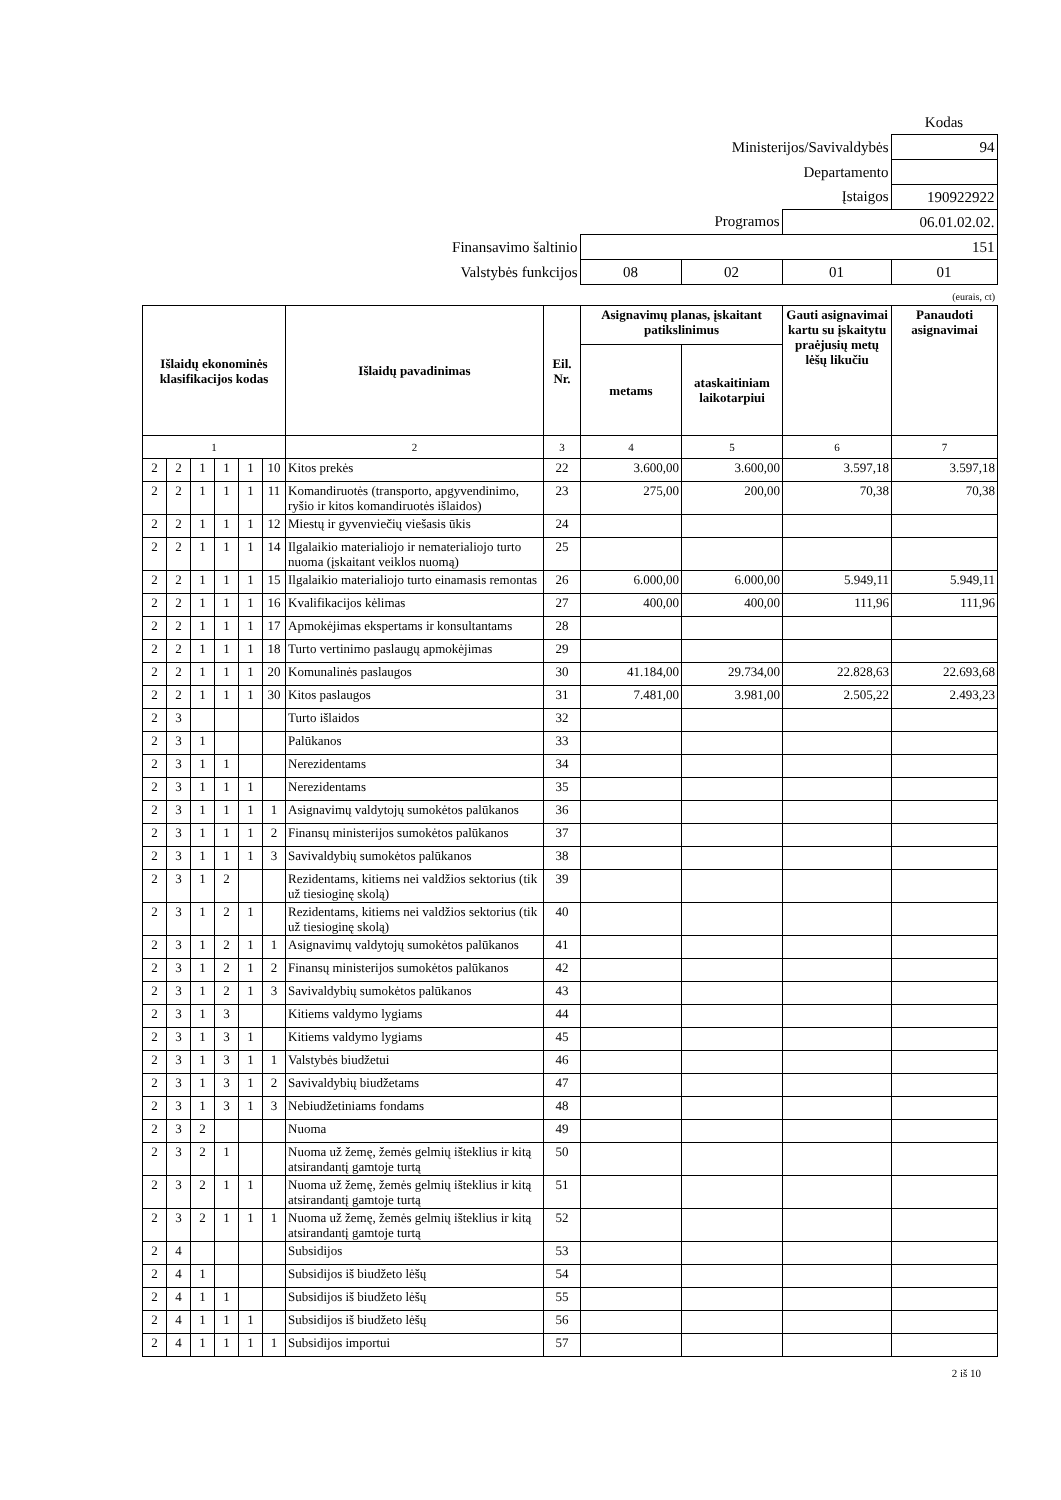| | | | | Kodas |
| Ministerijos/Savivaldybės | | | | 94 |
| Departamento | | | | |
| Įstaigos | | | | 190922922 |
| Programos | | | 06.01.02.02. | |
| Finansavimo šaltinio | 151 | | | |
| Valstybės funkcijos | 08 | 02 | 01 | 01 |
(eurais, ct)
| Išlaidų ekonominės klasifikacijos kodas | | | | | | Išlaidų pavadinimas | Eil. Nr. | Asignavimų planas, įskaitant patikslinimus | | Gauti asignavimai kartu su įskaitytu praėjusių metų lėšų likučiu | Panaudoti asignavimai |
| --- | --- | --- | --- | --- | --- | --- | --- | --- | --- | --- | --- |
| | | | | | | | | metams | ataskaitiniam laikotarpiui | | |
| 1 | | | | | | 2 | 3 | 4 | 5 | 6 | 7 |
| 2 | 2 | 1 | 1 | 1 | 10 | Kitos prekės | 22 | 3.600,00 | 3.600,00 | 3.597,18 | 3.597,18 |
| 2 | 2 | 1 | 1 | 1 | 11 | Komandiruotės (transporto, apgyvendinimo, ryšio ir kitos komandiruotės išlaidos) | 23 | 275,00 | 200,00 | 70,38 | 70,38 |
| 2 | 2 | 1 | 1 | 1 | 12 | Miestų ir gyvenviečių viešasis ūkis | 24 | | | | |
| 2 | 2 | 1 | 1 | 1 | 14 | Ilgalaikio materialiojo ir nematerialiojo turto nuoma (įskaitant veiklos nuomą) | 25 | | | | |
| 2 | 2 | 1 | 1 | 1 | 15 | Ilgalaikio materialiojo turto einamasis remontas | 26 | 6.000,00 | 6.000,00 | 5.949,11 | 5.949,11 |
| 2 | 2 | 1 | 1 | 1 | 16 | Kvalifikacijos kėlimas | 27 | 400,00 | 400,00 | 111,96 | 111,96 |
| 2 | 2 | 1 | 1 | 1 | 17 | Apmokėjimas ekspertams ir konsultantams | 28 | | | | |
| 2 | 2 | 1 | 1 | 1 | 18 | Turto vertinimo paslaugų apmokėjimas | 29 | | | | |
| 2 | 2 | 1 | 1 | 1 | 20 | Komunalinės paslaugos | 30 | 41.184,00 | 29.734,00 | 22.828,63 | 22.693,68 |
| 2 | 2 | 1 | 1 | 1 | 30 | Kitos paslaugos | 31 | 7.481,00 | 3.981,00 | 2.505,22 | 2.493,23 |
| 2 | 3 | | | | | Turto išlaidos | 32 | | | | |
| 2 | 3 | 1 | | | | Palūkanos | 33 | | | | |
| 2 | 3 | 1 | 1 | | | Nerezidentams | 34 | | | | |
| 2 | 3 | 1 | 1 | 1 | | Nerezidentams | 35 | | | | |
| 2 | 3 | 1 | 1 | 1 | 1 | Asignavimų valdytojų sumokėtos palūkanos | 36 | | | | |
| 2 | 3 | 1 | 1 | 1 | 2 | Finansų ministerijos sumokėtos palūkanos | 37 | | | | |
| 2 | 3 | 1 | 1 | 1 | 3 | Savivaldybių sumokėtos palūkanos | 38 | | | | |
| 2 | 3 | 1 | 2 | | | Rezidentams, kitiems nei valdžios sektorius (tik už tiesioginę skolą) | 39 | | | | |
| 2 | 3 | 1 | 2 | 1 | | Rezidentams, kitiems nei valdžios sektorius (tik už tiesioginę skolą) | 40 | | | | |
| 2 | 3 | 1 | 2 | 1 | 1 | Asignavimų valdytojų sumokėtos palūkanos | 41 | | | | |
| 2 | 3 | 1 | 2 | 1 | 2 | Finansų ministerijos sumokėtos palūkanos | 42 | | | | |
| 2 | 3 | 1 | 2 | 1 | 3 | Savivaldybių sumokėtos palūkanos | 43 | | | | |
| 2 | 3 | 1 | 3 | | | Kitiems valdymo lygiams | 44 | | | | |
| 2 | 3 | 1 | 3 | 1 | | Kitiems valdymo lygiams | 45 | | | | |
| 2 | 3 | 1 | 3 | 1 | 1 | Valstybės biudžetui | 46 | | | | |
| 2 | 3 | 1 | 3 | 1 | 2 | Savivaldybių biudžetams | 47 | | | | |
| 2 | 3 | 1 | 3 | 1 | 3 | Nebiudžetiniams fondams | 48 | | | | |
| 2 | 3 | 2 | | | | Nuoma | 49 | | | | |
| 2 | 3 | 2 | 1 | | | Nuoma už žemę, žemės gelmių išteklius ir kitą atsirandantį gamtoje turtą | 50 | | | | |
| 2 | 3 | 2 | 1 | 1 | | Nuoma už žemę, žemės gelmių išteklius ir kitą atsirandantį gamtoje turtą | 51 | | | | |
| 2 | 3 | 2 | 1 | 1 | 1 | Nuoma už žemę, žemės gelmių išteklius ir kitą atsirandantį gamtoje turtą | 52 | | | | |
| 2 | 4 | | | | | Subsidijos | 53 | | | | |
| 2 | 4 | 1 | | | | Subsidijos iš biudžeto lėšų | 54 | | | | |
| 2 | 4 | 1 | 1 | | | Subsidijos iš biudžeto lėšų | 55 | | | | |
| 2 | 4 | 1 | 1 | 1 | | Subsidijos iš biudžeto lėšų | 56 | | | | |
| 2 | 4 | 1 | 1 | 1 | 1 | Subsidijos importui | 57 | | | | |
2 iš 10